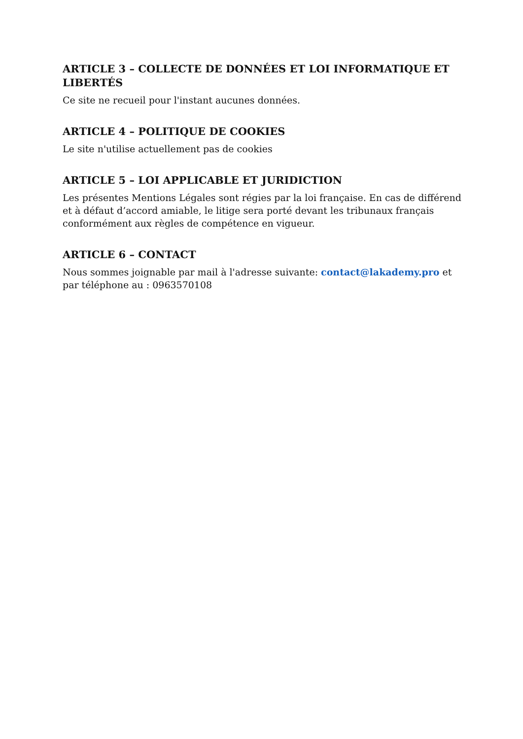ARTICLE 3 – COLLECTE DE DONNÉES ET LOI INFORMATIQUE ET LIBERTÉS
Ce site ne recueil pour l'instant aucunes données.
ARTICLE 4 – POLITIQUE DE COOKIES
Le site n'utilise actuellement pas de cookies
ARTICLE 5 – LOI APPLICABLE ET JURIDICTION
Les présentes Mentions Légales sont régies par la loi française. En cas de différend et à défaut d’accord amiable, le litige sera porté devant les tribunaux français conformément aux règles de compétence en vigueur.
ARTICLE 6 – CONTACT
Nous sommes joignable par mail à l'adresse suivante: contact@lakademy.pro et par téléphone au : 0963570108